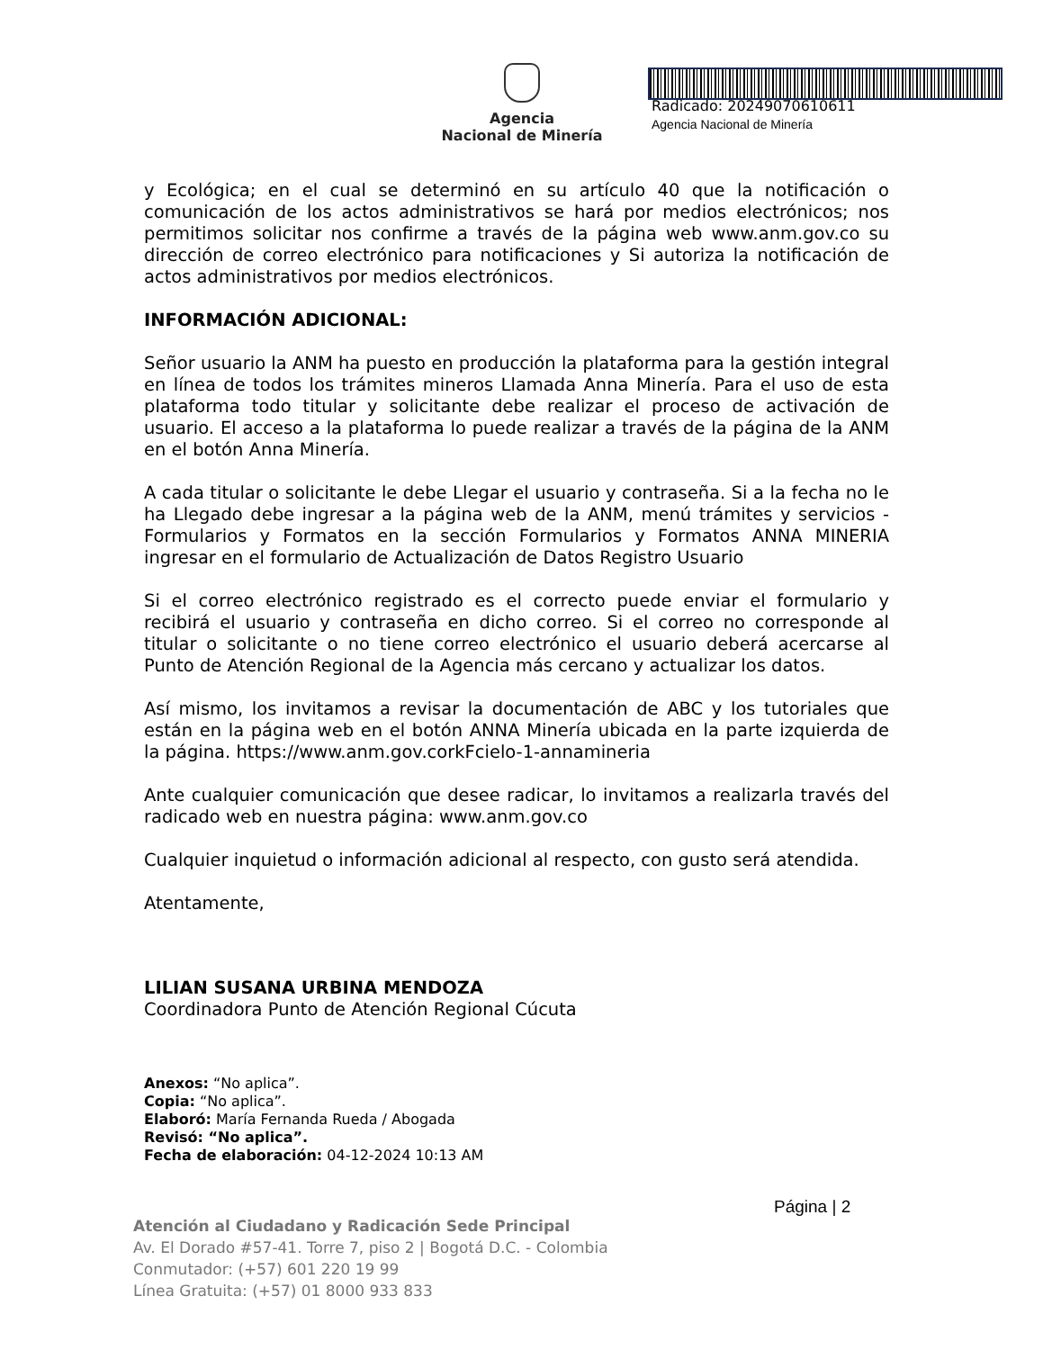Agencia
Nacional de Minería
Radicado: 20249070610611
Agencia Nacional de Minería
y Ecológica; en el cual se determinó en su artículo 40 que la notificación o comunicación de los actos administrativos se hará por medios electrónicos; nos permitimos solicitar nos confirme a través de la página web www.anm.gov.co su dirección de correo electrónico para notificaciones y Si autoriza la notificación de actos administrativos por medios electrónicos.
INFORMACIÓN ADICIONAL:
Señor usuario la ANM ha puesto en producción la plataforma para la gestión integral en línea de todos los trámites mineros Llamada Anna Minería. Para el uso de esta plataforma todo titular y solicitante debe realizar el proceso de activación de usuario. El acceso a la plataforma lo puede realizar a través de la página de la ANM en el botón Anna Minería.
A cada titular o solicitante le debe Llegar el usuario y contraseña. Si a la fecha no le ha Llegado debe ingresar a la página web de la ANM, menú trámites y servicios - Formularios y Formatos en la sección Formularios y Formatos ANNA MINERIA ingresar en el formulario de Actualización de Datos Registro Usuario
Si el correo electrónico registrado es el correcto puede enviar el formulario y recibirá el usuario y contraseña en dicho correo. Si el correo no corresponde al titular o solicitante o no tiene correo electrónico el usuario deberá acercarse al Punto de Atención Regional de la Agencia más cercano y actualizar los datos.
Así mismo, los invitamos a revisar la documentación de ABC y los tutoriales que están en la página web en el botón ANNA Minería ubicada en la parte izquierda de la página. https://www.anm.gov.corkFcielo-1-annamineria
Ante cualquier comunicación que desee radicar, lo invitamos a realizarla través del radicado web en nuestra página: www.anm.gov.co
Cualquier inquietud o información adicional al respecto, con gusto será atendida.
Atentamente,
LILIAN SUSANA URBINA MENDOZA
Coordinadora Punto de Atención Regional Cúcuta
Anexos: “No aplica”.
Copia: “No aplica”.
Elaboró: María Fernanda Rueda / Abogada
Revisó: “No aplica”.
Fecha de elaboración: 04-12-2024 10:13 AM
Página | 2
Atención al Ciudadano y Radicación Sede Principal
Av. El Dorado #57-41. Torre 7, piso 2 | Bogotá D.C. - Colombia
Conmutador: (+57) 601 220 19 99
Línea Gratuita: (+57) 01 8000 933 833